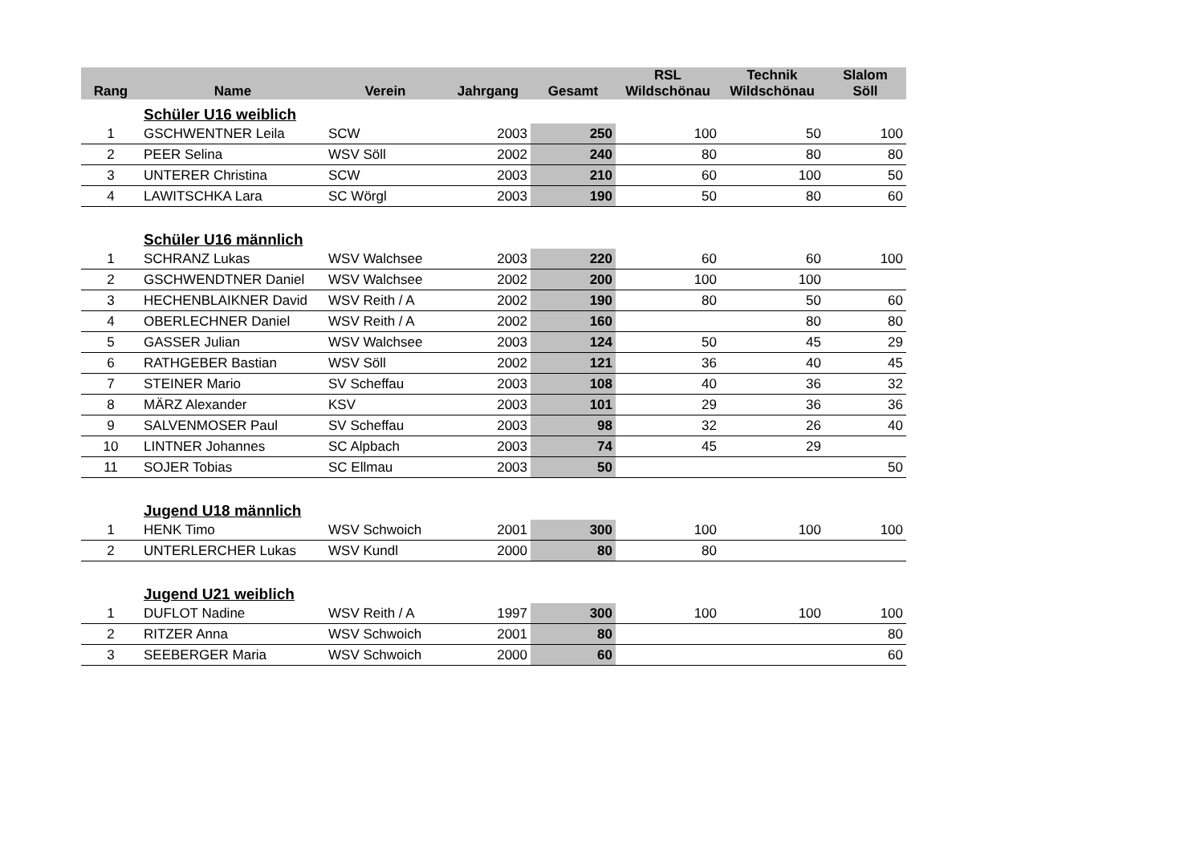| Rang | Name | Verein | Jahrgang | Gesamt | RSL Wildschönau | Technik Wildschönau | Slalom Söll |
| --- | --- | --- | --- | --- | --- | --- | --- |
| | Schüler U16 weiblich | | | | | | |
| 1 | GSCHWENTNER Leila | SCW | 2003 | 250 | 100 | 50 | 100 |
| 2 | PEER Selina | WSV Söll | 2002 | 240 | 80 | 80 | 80 |
| 3 | UNTERER Christina | SCW | 2003 | 210 | 60 | 100 | 50 |
| 4 | LAWITSCHKA Lara | SC Wörgl | 2003 | 190 | 50 | 80 | 60 |
| | Schüler U16 männlich | | | | | | |
| 1 | SCHRANZ Lukas | WSV Walchsee | 2003 | 220 | 60 | 60 | 100 |
| 2 | GSCHWENDTNER Daniel | WSV Walchsee | 2002 | 200 | 100 | 100 | |
| 3 | HECHENBLAIKNER David | WSV Reith / A | 2002 | 190 | 80 | 50 | 60 |
| 4 | OBERLECHNER Daniel | WSV Reith / A | 2002 | 160 | | 80 | 80 |
| 5 | GASSER Julian | WSV Walchsee | 2003 | 124 | 50 | 45 | 29 |
| 6 | RATHGEBER Bastian | WSV Söll | 2002 | 121 | 36 | 40 | 45 |
| 7 | STEINER Mario | SV Scheffau | 2003 | 108 | 40 | 36 | 32 |
| 8 | MÄRZ Alexander | KSV | 2003 | 101 | 29 | 36 | 36 |
| 9 | SALVENMOSER Paul | SV Scheffau | 2003 | 98 | 32 | 26 | 40 |
| 10 | LINTNER Johannes | SC Alpbach | 2003 | 74 | 45 | 29 | |
| 11 | SOJER Tobias | SC Ellmau | 2003 | 50 | | | 50 |
| | Jugend U18 männlich | | | | | | |
| 1 | HENK Timo | WSV Schwoich | 2001 | 300 | 100 | 100 | 100 |
| 2 | UNTERLERCHER Lukas | WSV Kundl | 2000 | 80 | 80 | | |
| | Jugend U21 weiblich | | | | | | |
| 1 | DUFLOT Nadine | WSV Reith / A | 1997 | 300 | 100 | 100 | 100 |
| 2 | RITZER Anna | WSV Schwoich | 2001 | 80 | | | 80 |
| 3 | SEEBERGER Maria | WSV Schwoich | 2000 | 60 | | | 60 |